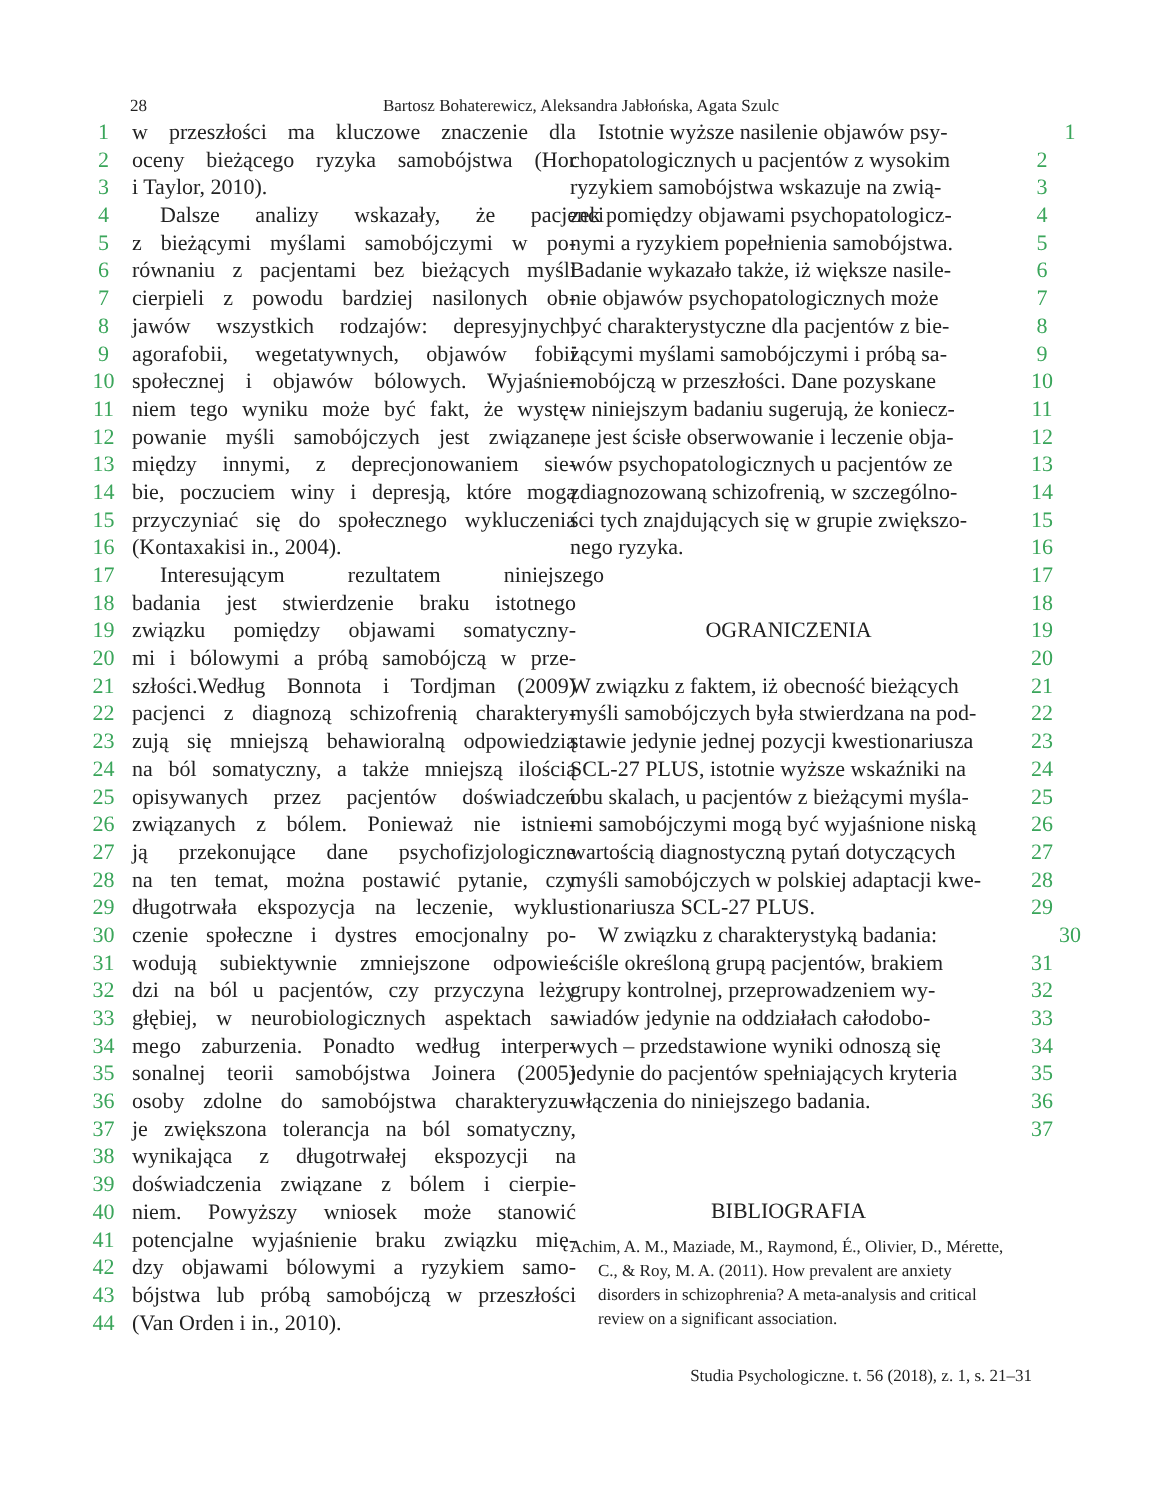28
Bartosz Bohaterewicz, Aleksandra Jabłońska, Agata Szulc
1 w przeszłości ma kluczowe znaczenie dla
2 oceny bieżącego ryzyka samobójstwa (Hor
3 i Taylor, 2010).
4 Dalsze analizy wskazały, że pacjenci
5 z bieżącymi myślami samobójczymi w po-
6 równaniu z pacjentami bez bieżących myśli
7 cierpieli z powodu bardziej nasilonych ob-
8 jawów wszystkich rodzajów: depresyjnych,
9 agorafobii, wegetatywnych, objawów fobii
10 społecznej i objawów bólowych. Wyjaśnie-
11 niem tego wyniku może być fakt, że wystę-
12 powanie myśli samobójczych jest związane,
13 między innymi, z deprecjonowaniem sie-
14 bie, poczuciem winy i depresją, które mogą
15 przyczyniać się do społecznego wykluczenia
16 (Kontaxakisi in., 2004).
17 Interesującym rezultatem niniejszego
18 badania jest stwierdzenie braku istotnego
19 związku pomiędzy objawami somatyczny-
20 mi i bólowymi a próbą samobójczą w prze-
21 szłości.Według Bonnota i Tordjman (2009)
22 pacjenci z diagnozą schizofrenią charaktery-
23 zują się mniejszą behawioralną odpowiedzią
24 na ból somatyczny, a także mniejszą ilością
25 opisywanych przez pacjentów doświadczeń
26 związanych z bólem. Ponieważ nie istnie-
27 ją przekonujące dane psychofizjologiczne
28 na ten temat, można postawić pytanie, czy
29 długotrwała ekspozycja na leczenie, wyklu-
30 czenie społeczne i dystres emocjonalny po-
31 wodują subiektywnie zmniejszone odpowie-
32 dzi na ból u pacjentów, czy przyczyna leży
33 głębiej, w neurobiologicznych aspektach sa-
34 mego zaburzenia. Ponadto według interper-
35 sonalnej teorii samobójstwa Joinera (2005)
36 osoby zdolne do samobójstwa charakteryzu-
37 je zwiększona tolerancja na ból somatyczny,
38 wynikająca z długotrwałej ekspozycji na
39 doświadczenia związane z bólem i cierpie-
40 niem. Powyższy wniosek może stanowić
41 potencjalne wyjaśnienie braku związku mię-
42 dzy objawami bólowymi a ryzykiem samo-
43 bójstwa lub próbą samobójczą w przeszłości
44 (Van Orden i in., 2010).
Istotnie wyższe nasilenie objawów psy- 1
chopatologicznych u pacjentów z wysokim 2
ryzykiem samobójstwa wskazuje na zwią- 3
zek pomiędzy objawami psychopatologicz- 4
nymi a ryzykiem popełnienia samobójstwa. 5
Badanie wykazało także, iż większe nasile- 6
nie objawów psychopatologicznych może 7
być charakterystyczne dla pacjentów z bie- 8
żącymi myślami samobójczymi i próbą sa- 9
mobójczą w przeszłości. Dane pozyskane 10
w niniejszym badaniu sugerują, że koniecz- 11
ne jest ścisłe obserwowanie i leczenie obja- 12
wów psychopatologicznych u pacjentów ze 13
zdiagnozowaną schizofrenią, w szczególno- 14
ści tych znajdujących się w grupie zwiększo- 15
nego ryzyka. 16
17
18
OGRANICZENIA 19
20
W związku z faktem, iż obecność bieżących 21
myśli samobójczych była stwierdzana na pod- 22
stawie jedynie jednej pozycji kwestionariusza 23
SCL-27 PLUS, istotnie wyższe wskaźniki na 24
obu skalach, u pacjentów z bieżącymi myśla- 25
mi samobójczymi mogą być wyjaśnione niską 26
wartością diagnostyczną pytań dotyczących 27
myśli samobójczych w polskiej adaptacji kwe- 28
stionariusza SCL-27 PLUS. 29
W związku z charakterystyką badania: 30
ściśle określoną grupą pacjentów, brakiem 31
grupy kontrolnej, przeprowadzeniem wy- 32
wiadów jedynie na oddziałach całodobo- 33
wych – przedstawione wyniki odnoszą się 34
jedynie do pacjentów spełniających kryteria 35
włączenia do niniejszego badania. 36
37
BIBLIOGRAFIA
Achim, A. M., Maziade, M., Raymond, É., Olivier, D., Mérette, C., & Roy, M. A. (2011). How prevalent are anxiety disorders in schizophrenia? A meta-analysis and critical review on a significant association.
Studia Psychologiczne. t. 56 (2018), z. 1, s. 21–31